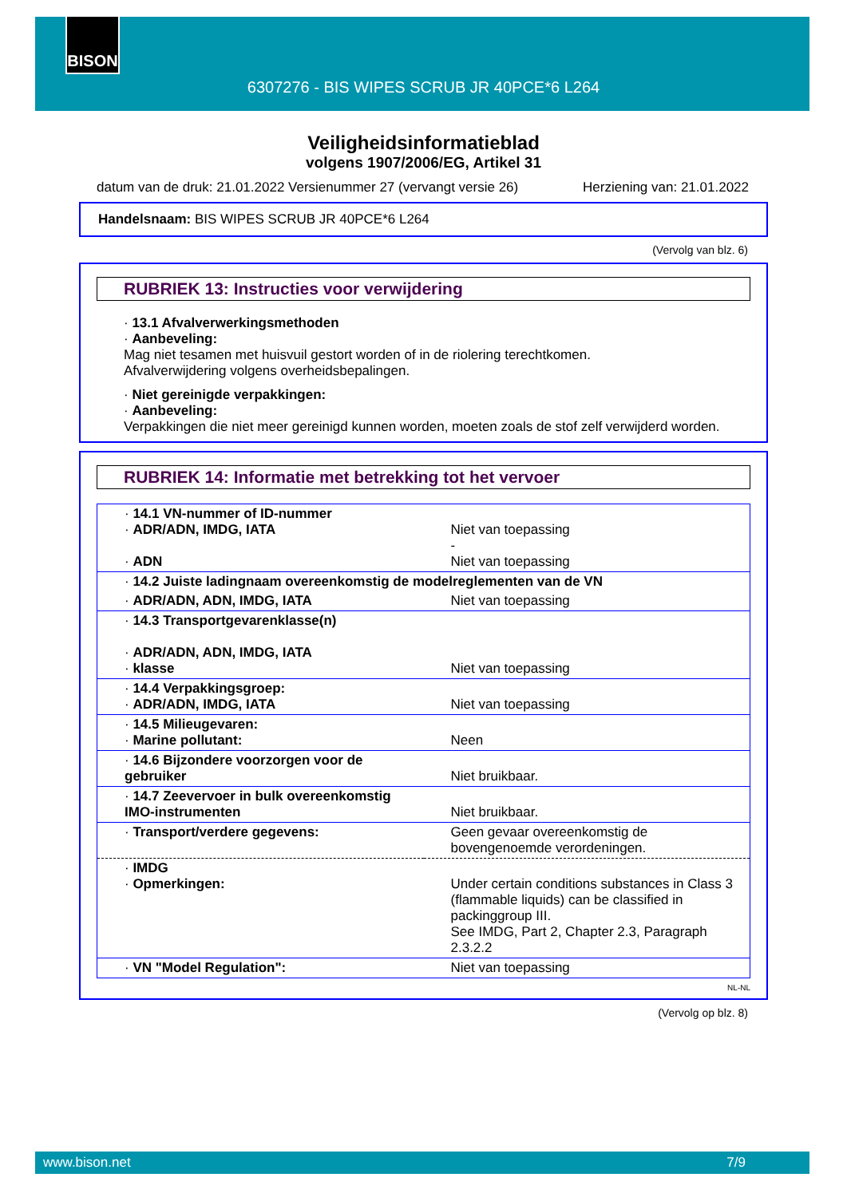BISON
6307276 - BIS WIPES SCRUB JR 40PCE*6 L264
Veiligheidsinformatieblad
volgens 1907/2006/EG, Artikel 31
datum van de druk: 21.01.2022 Versienummer 27 (vervangt versie 26) Herziening van: 21.01.2022
Handelsnaam: BIS WIPES SCRUB JR 40PCE*6 L264
(Vervolg van blz. 6)
RUBRIEK 13: Instructies voor verwijdering
· 13.1 Afvalverwerkingsmethoden
· Aanbeveling:
Mag niet tesamen met huisvuil gestort worden of in de riolering terechtkomen.
Afvalverwijdering volgens overheidsbepalingen.
· Niet gereinigde verpakkingen:
· Aanbeveling:
Verpakkingen die niet meer gereinigd kunnen worden, moeten zoals de stof zelf verwijderd worden.
RUBRIEK 14: Informatie met betrekking tot het vervoer
| · 14.1 VN-nummer of ID-nummer · ADR/ADN, IMDG, IATA · ADN | Niet van toepassing - Niet van toepassing |
| · 14.2 Juiste ladingnaam overeenkomstig de modelreglementen van de VN | |
| · ADR/ADN, ADN, IMDG, IATA | Niet van toepassing |
| · 14.3 Transportgevarenklasse(n) · ADR/ADN, ADN, IMDG, IATA · klasse | Niet van toepassing |
| · 14.4 Verpakkingsgroep: · ADR/ADN, IMDG, IATA | Niet van toepassing |
| · 14.5 Milieugevaren: · Marine pollutant: | Neen |
| · 14.6 Bijzondere voorzorgen voor de gebruiker | Niet bruikbaar. |
| · 14.7 Zeevervoer in bulk overeenkomstig IMO-instrumenten | Niet bruikbaar. |
| · Transport/verdere gegevens: | Geen gevaar overeenkomstig de bovengenoemde verordeningen. |
| · IMDG · Opmerkingen: | Under certain conditions substances in Class 3 (flammable liquids) can be classified in packinggroup III. See IMDG, Part 2, Chapter 2.3, Paragraph 2.3.2.2 |
| · VN "Model Regulation": | Niet van toepassing |
NL-NL
(Vervolg op blz. 8)
www.bison.net 7/9